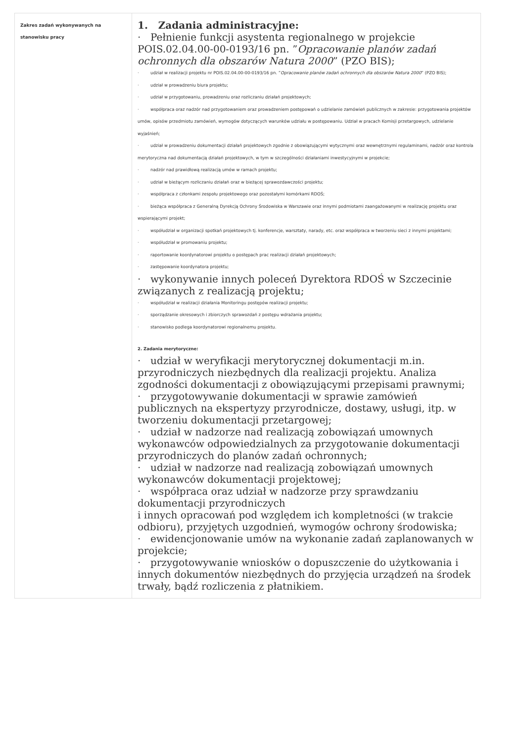| Zakres zadań wykonywanych na stanowisku pracy | 1. Zadania administracyjne: · Pełnienie funkcji asystenta regionalnego w projekcie POIS.02.04.00-00-0193/16 pn. ” Opracowanie planów zadań ochronnych dla obszarów Natura 2000 ” (PZO BIS); · udział w realizacji projektu nr POIS.02.04.00-00-0193/16 pn. ” Opracowanie planów zadań ochronnych dla obszarów Natura 2000 ” (PZO BIS); · udział w prowadzeniu biura projektu; · udział w przygotowaniu, prowadzeniu oraz rozliczaniu działań projektowych; · współpraca oraz nadzór nad przygotowaniem oraz prowadzeniem postępowań o udzielanie zamówień publicznych w zakresie: przygotowania projektów umów, opisów przedmiotu zamówień, wymogów dotyczących warunków udziału w postępowaniu. Udział w pracach Komisji przetargowych, udzielanie wyjaśnień; · udział w prowadzeniu dokumentacji działań projektowych zgodnie z obowiązującymi wytycznymi oraz wewnętrznymi regulaminami, nadzór oraz kontrola merytoryczna nad dokumentacją działań projektowych, w tym w szczególności działaniami inwestycyjnymi w projekcie; · nadzór nad prawidłową realizacją umów w ramach projektu; · udział w bieżącym rozliczaniu działań oraz w bieżącej sprawozdawczości projektu; · współpraca z członkami zespołu projektowego oraz pozostałymi komórkami RDOŚ; · bieżąca współpraca z Generalną Dyrekcją Ochrony Środowiska w Warszawie oraz innymi podmiotami zaangażowanymi w realizację projektu oraz wspierającymi projekt; · współudział w organizacji spotkań projektowych tj. konferencje, warsztaty, narady, etc. oraz współpraca w tworzeniu sieci z innymi projektami; · współudział w promowaniu projektu; · raportowanie koordynatorowi projektu o postępach prac realizacji działań projektowych; · zastępowanie koordynatora projektu; · wykonywanie innych poleceń Dyrektora RDOŚ w Szczecinie związanych z realizacją projektu; · współudział w realizacji działania Monitoringu postępów realizacji projektu; · sporządzanie okresowych i zbiorczych sprawozdań z postępu wdrażania projektu; · stanowisko podlega koordynatorowi regionalnemu projektu. 2. Zadania merytoryczne: · udział w weryfikacji merytorycznej dokumentacji m.in. przyrodniczych niezbędnych dla realizacji projektu. Analiza zgodności dokumentacji z obowiązującymi przepisami prawnymi; · przygotowywanie dokumentacji w sprawie zamówień publicznych na ekspertyzy przyrodnicze, dostawy, usługi, itp. w tworzeniu dokumentacji przetargowej; · udział w nadzorze nad realizacją zobowiązań umownych wykonawców odpowiedzialnych za przygotowanie dokumentacji przyrodniczych do planów zadań ochronnych; · udział w nadzorze nad realizacją zobowiązań umownych wykonawców dokumentacji projektowej; · współpraca oraz udział w nadzorze przy sprawdzaniu dokumentacji przyrodniczych i innych opracowań pod względem ich kompletności (w trakcie odbioru), przyjętych uzgodnień, wymogów ochrony środowiska; · ewidencjonowanie umów na wykonanie zadań zaplanowanych w projekcie; · przygotowywanie wniosków o dopuszczenie do użytkowania i innych dokumentów niezbędnych do przyjęcia urządzeń na środek trwały, bądź rozliczenia z płatnikiem. |